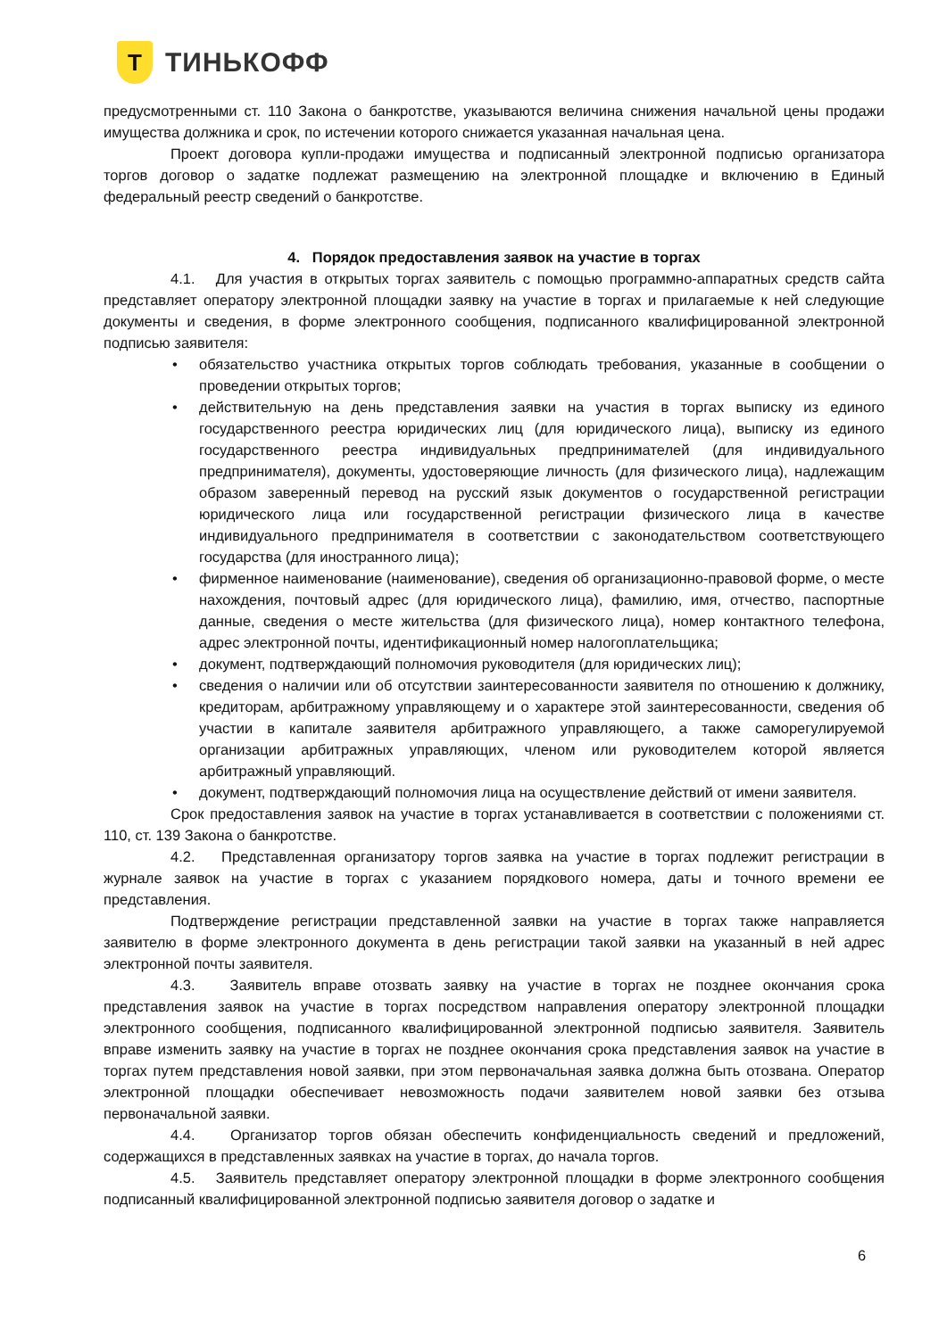Т
ТИНЬКОФФ
предусмотренными ст. 110 Закона о банкротстве, указываются величина снижения начальной цены продажи имущества должника и срок, по истечении которого снижается указанная начальная цена.
Проект договора купли-продажи имущества и подписанный электронной подписью организатора торгов договор о задатке подлежат размещению на электронной площадке и включению в Единый федеральный реестр сведений о банкротстве.
4. Порядок предоставления заявок на участие в торгах
4.1. Для участия в открытых торгах заявитель с помощью программно-аппаратных средств сайта представляет оператору электронной площадки заявку на участие в торгах и прилагаемые к ней следующие документы и сведения, в форме электронного сообщения, подписанного квалифицированной электронной подписью заявителя:
• обязательство участника открытых торгов соблюдать требования, указанные в сообщении о проведении открытых торгов;
• действительную на день представления заявки на участия в торгах выписку из единого государственного реестра юридических лиц (для юридического лица), выписку из единого государственного реестра индивидуальных предпринимателей (для индивидуального предпринимателя), документы, удостоверяющие личность (для физического лица), надлежащим образом заверенный перевод на русский язык документов о государственной регистрации юридического лица или государственной регистрации физического лица в качестве индивидуального предпринимателя в соответствии с законодательством соответствующего государства (для иностранного лица);
• фирменное наименование (наименование), сведения об организационно-правовой форме, о месте нахождения, почтовый адрес (для юридического лица), фамилию, имя, отчество, паспортные данные, сведения о месте жительства (для физического лица), номер контактного телефона, адрес электронной почты, идентификационный номер налогоплательщика;
• документ, подтверждающий полномочия руководителя (для юридических лиц);
• сведения о наличии или об отсутствии заинтересованности заявителя по отношению к должнику, кредиторам, арбитражному управляющему и о характере этой заинтересованности, сведения об участии в капитале заявителя арбитражного управляющего, а также саморегулируемой организации арбитражных управляющих, членом или руководителем которой является арбитражный управляющий.
• документ, подтверждающий полномочия лица на осуществление действий от имени заявителя.
Срок предоставления заявок на участие в торгах устанавливается в соответствии с положениями ст. 110, ст. 139 Закона о банкротстве.
4.2. Представленная организатору торгов заявка на участие в торгах подлежит регистрации в журнале заявок на участие в торгах с указанием порядкового номера, даты и точного времени ее представления.
Подтверждение регистрации представленной заявки на участие в торгах также направляется заявителю в форме электронного документа в день регистрации такой заявки на указанный в ней адрес электронной почты заявителя.
4.3. Заявитель вправе отозвать заявку на участие в торгах не позднее окончания срока представления заявок на участие в торгах посредством направления оператору электронной площадки электронного сообщения, подписанного квалифицированной электронной подписью заявителя. Заявитель вправе изменить заявку на участие в торгах не позднее окончания срока представления заявок на участие в торгах путем представления новой заявки, при этом первоначальная заявка должна быть отозвана. Оператор электронной площадки обеспечивает невозможность подачи заявителем новой заявки без отзыва первоначальной заявки.
4.4. Организатор торгов обязан обеспечить конфиденциальность сведений и предложений, содержащихся в представленных заявках на участие в торгах, до начала торгов.
4.5. Заявитель представляет оператору электронной площадки в форме электронного сообщения подписанный квалифицированной электронной подписью заявителя договор о задатке и
6